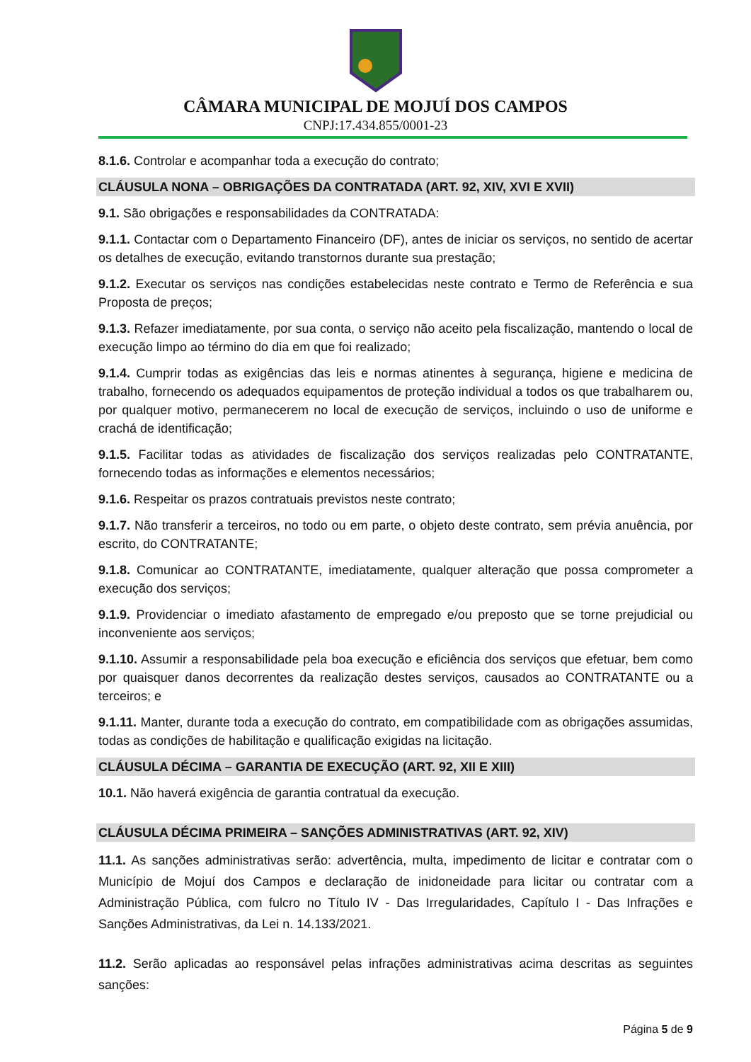CÂMARA MUNICIPAL DE MOJUÍ DOS CAMPOS
CNPJ:17.434.855/0001-23
8.1.6. Controlar e acompanhar toda a execução do contrato;
CLÁUSULA NONA – OBRIGAÇÕES DA CONTRATADA (ART. 92, XIV, XVI E XVII)
9.1. São obrigações e responsabilidades da CONTRATADA:
9.1.1. Contactar com o Departamento Financeiro (DF), antes de iniciar os serviços, no sentido de acertar os detalhes de execução, evitando transtornos durante sua prestação;
9.1.2. Executar os serviços nas condições estabelecidas neste contrato e Termo de Referência e sua Proposta de preços;
9.1.3. Refazer imediatamente, por sua conta, o serviço não aceito pela fiscalização, mantendo o local de execução limpo ao término do dia em que foi realizado;
9.1.4. Cumprir todas as exigências das leis e normas atinentes à segurança, higiene e medicina de trabalho, fornecendo os adequados equipamentos de proteção individual a todos os que trabalharem ou, por qualquer motivo, permanecerem no local de execução de serviços, incluindo o uso de uniforme e crachá de identificação;
9.1.5. Facilitar todas as atividades de fiscalização dos serviços realizadas pelo CONTRATANTE, fornecendo todas as informações e elementos necessários;
9.1.6. Respeitar os prazos contratuais previstos neste contrato;
9.1.7. Não transferir a terceiros, no todo ou em parte, o objeto deste contrato, sem prévia anuência, por escrito, do CONTRATANTE;
9.1.8. Comunicar ao CONTRATANTE, imediatamente, qualquer alteração que possa comprometer a execução dos serviços;
9.1.9. Providenciar o imediato afastamento de empregado e/ou preposto que se torne prejudicial ou inconveniente aos serviços;
9.1.10. Assumir a responsabilidade pela boa execução e eficiência dos serviços que efetuar, bem como por quaisquer danos decorrentes da realização destes serviços, causados ao CONTRATANTE ou a terceiros; e
9.1.11. Manter, durante toda a execução do contrato, em compatibilidade com as obrigações assumidas, todas as condições de habilitação e qualificação exigidas na licitação.
CLÁUSULA DÉCIMA – GARANTIA DE EXECUÇÃO (ART. 92, XII E XIII)
10.1. Não haverá exigência de garantia contratual da execução.
CLÁUSULA DÉCIMA PRIMEIRA – SANÇÕES ADMINISTRATIVAS (ART. 92, XIV)
11.1. As sanções administrativas serão: advertência, multa, impedimento de licitar e contratar com o Município de Mojuí dos Campos e declaração de inidoneidade para licitar ou contratar com a Administração Pública, com fulcro no Título IV - Das Irregularidades, Capítulo I - Das Infrações e Sanções Administrativas, da Lei n. 14.133/2021.
11.2. Serão aplicadas ao responsável pelas infrações administrativas acima descritas as seguintes sanções:
Página 5 de 9